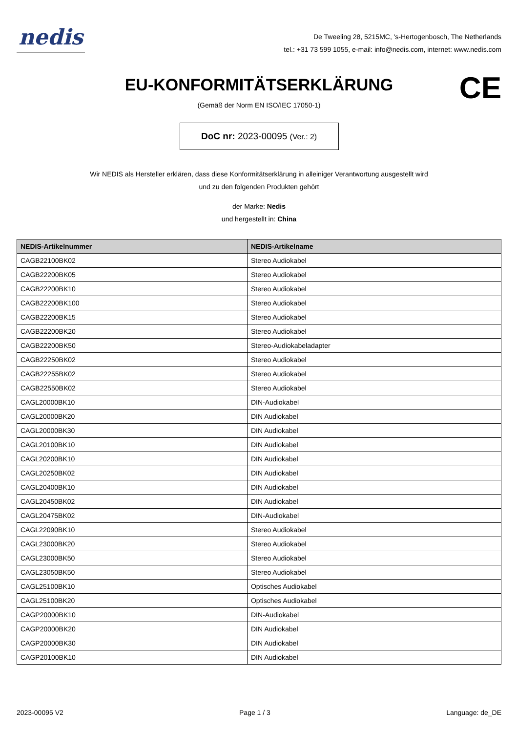nedis
De Tweeling 28, 5215MC, 's-Hertogenbosch, The Netherlands
tel.: +31 73 599 1055, e-mail: info@nedis.com, internet: www.nedis.com
EU-KONFORMITÄTSERKLÄRUNG
CE
(Gemäß der Norm EN ISO/IEC 17050-1)
DoC nr: 2023-00095 (Ver.: 2)
Wir NEDIS als Hersteller erklären, dass diese Konformitätserklärung in alleiniger Verantwortung ausgestellt wird
und zu den folgenden Produkten gehört
der Marke: Nedis
und hergestellt in: China
| NEDIS-Artikelnummer | NEDIS-Artikelname |
| --- | --- |
| CAGB22100BK02 | Stereo Audiokabel |
| CAGB22200BK05 | Stereo Audiokabel |
| CAGB22200BK10 | Stereo Audiokabel |
| CAGB22200BK100 | Stereo Audiokabel |
| CAGB22200BK15 | Stereo Audiokabel |
| CAGB22200BK20 | Stereo Audiokabel |
| CAGB22200BK50 | Stereo-Audiokabeladapter |
| CAGB22250BK02 | Stereo Audiokabel |
| CAGB22255BK02 | Stereo Audiokabel |
| CAGB22550BK02 | Stereo Audiokabel |
| CAGL20000BK10 | DIN-Audiokabel |
| CAGL20000BK20 | DIN Audiokabel |
| CAGL20000BK30 | DIN Audiokabel |
| CAGL20100BK10 | DIN Audiokabel |
| CAGL20200BK10 | DIN Audiokabel |
| CAGL20250BK02 | DIN Audiokabel |
| CAGL20400BK10 | DIN Audiokabel |
| CAGL20450BK02 | DIN Audiokabel |
| CAGL20475BK02 | DIN-Audiokabel |
| CAGL22090BK10 | Stereo Audiokabel |
| CAGL23000BK20 | Stereo Audiokabel |
| CAGL23000BK50 | Stereo Audiokabel |
| CAGL23050BK50 | Stereo Audiokabel |
| CAGL25100BK10 | Optisches Audiokabel |
| CAGL25100BK20 | Optisches Audiokabel |
| CAGP20000BK10 | DIN-Audiokabel |
| CAGP20000BK20 | DIN Audiokabel |
| CAGP20000BK30 | DIN Audiokabel |
| CAGP20100BK10 | DIN Audiokabel |
2023-00095 V2 Page 1 / 3 Language: de_DE